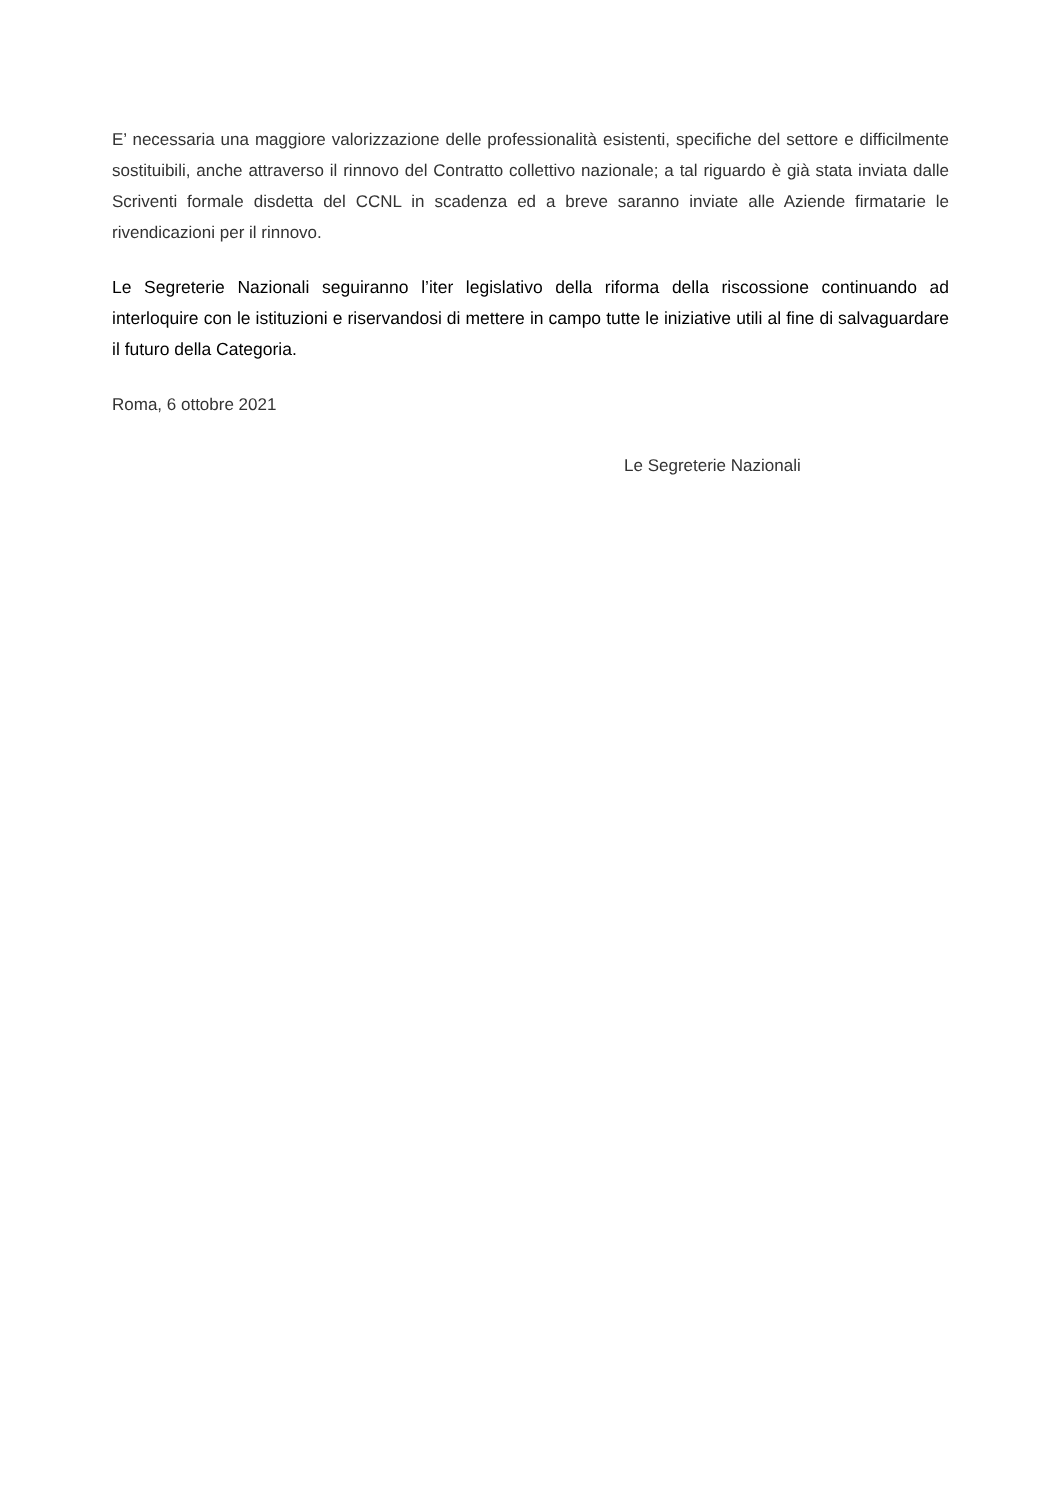E’ necessaria una maggiore valorizzazione delle professionalità esistenti, specifiche del settore e difficilmente sostituibili, anche attraverso il rinnovo del Contratto collettivo nazionale; a tal riguardo è già stata inviata dalle Scriventi formale disdetta del CCNL in scadenza ed a breve saranno inviate alle Aziende firmatarie le rivendicazioni per il rinnovo.
Le Segreterie Nazionali seguiranno l’iter legislativo della riforma della riscossione continuando ad interloquire con le istituzioni e riservandosi di mettere in campo tutte le iniziative utili al fine di salvaguardare il futuro della Categoria.
Roma, 6 ottobre 2021
Le Segreterie Nazionali